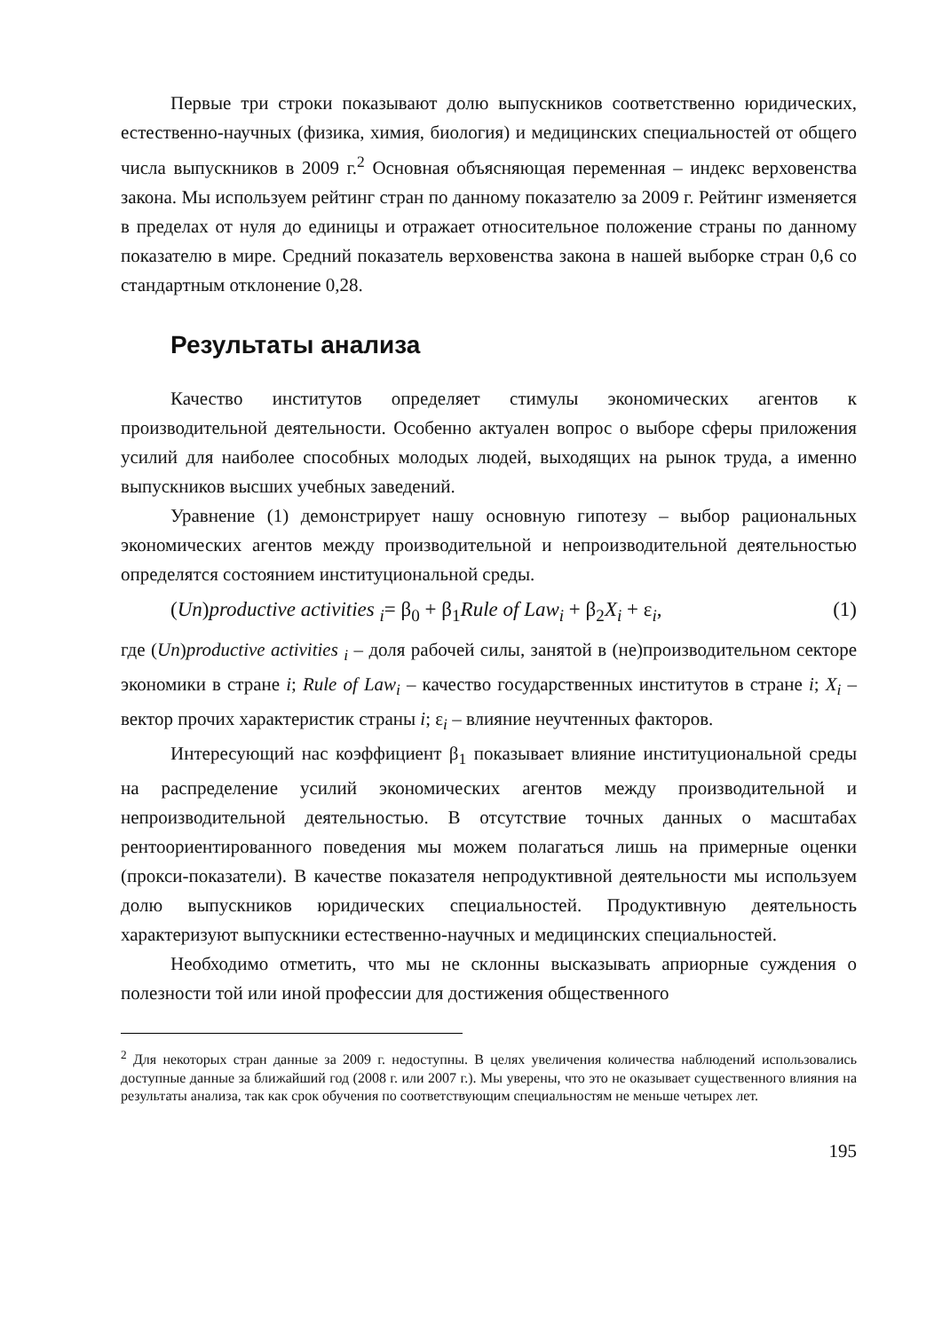Первые три строки показывают долю выпускников соответственно юридических, естественно-научных (физика, химия, биология) и медицинских специальностей от общего числа выпускников в 2009 г.<sup>2</sup> Основная объясняющая переменная – индекс верховенства закона. Мы используем рейтинг стран по данному показателю за 2009 г. Рейтинг изменяется в пределах от нуля до единицы и отражает относительное положение страны по данному показателю в мире. Средний показатель верховенства закона в нашей выборке стран 0,6 со стандартным отклонение 0,28.
Результаты анализа
Качество институтов определяет стимулы экономических агентов к производительной деятельности. Особенно актуален вопрос о выборе сферы приложения усилий для наиболее способных молодых людей, выходящих на рынок труда, а именно выпускников высших учебных заведений.
Уравнение (1) демонстрирует нашу основную гипотезу – выбор рациональных экономических агентов между производительной и непроизводительной деятельностью определятся состоянием институциональной среды.
(Un)productive activities <sub>i</sub>= β<sub>0</sub> + β<sub>1</sub>Rule of Law<sub>i</sub> + β<sub>2</sub>X<sub>i</sub> + ε<sub>i</sub>, (1)
где (Un)productive activities <sub>i</sub> – доля рабочей силы, занятой в (не)производительном секторе экономики в стране i; Rule of Law<sub>i</sub> – качество государственных институтов в стране i; X<sub>i</sub> – вектор прочих характеристик страны i; ε<sub>i</sub> – влияние неучтенных факторов.
Интересующий нас коэффициент β<sub>1</sub> показывает влияние институциональной среды на распределение усилий экономических агентов между производительной и непроизводительной деятельностью. В отсутствие точных данных о масштабах рентоориентированного поведения мы можем полагаться лишь на примерные оценки (прокси-показатели). В качестве показателя непродуктивной деятельности мы используем долю выпускников юридических специальностей. Продуктивную деятельность характеризуют выпускники естественно-научных и медицинских специальностей.
Необходимо отметить, что мы не склонны высказывать априорные суждения о полезности той или иной профессии для достижения общественного
<sup>2</sup> Для некоторых стран данные за 2009 г. недоступны. В целях увеличения количества наблюдений использовались доступные данные за ближайший год (2008 г. или 2007 г.). Мы уверены, что это не оказывает существенного влияния на результаты анализа, так как срок обучения по соответствующим специальностям не меньше четырех лет.
195